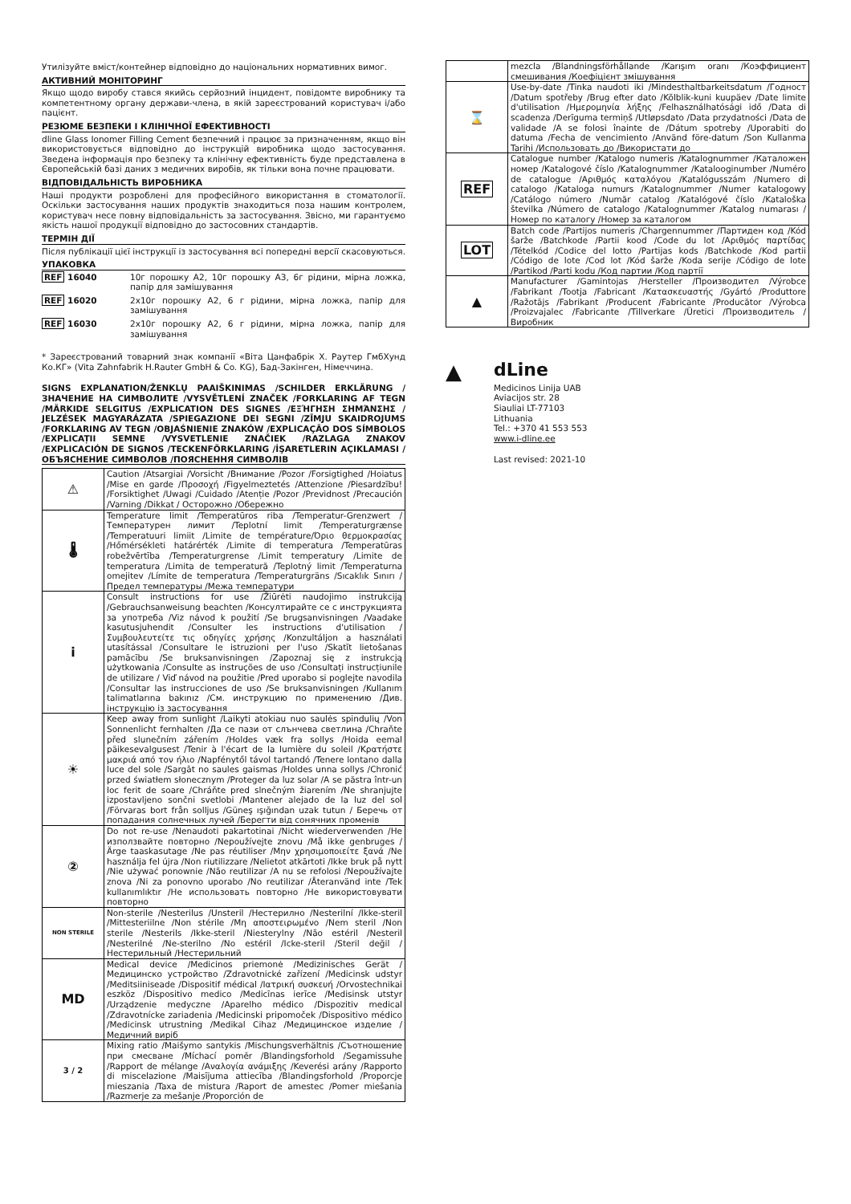Утилізуйте вміст/контейнер відповідно до національних нормативних вимог.
АКТИВНИЙ МОНІТОРИНГ
Якщо щодо виробу стався якийсь серйозний інцидент, повідомте виробнику та компетентному органу держави-члена, в якій зареєстрований користувач і/або пацієнт.
РЕЗЮМЕ БЕЗПЕКИ І КЛІНІЧНОЇ ЕФЕКТИВНОСТІ
dline Glass Ionomer Filling Cement безпечний і працює за призначенням, якщо він використовується відповідно до інструкцій виробника щодо застосування. Зведена інформація про безпеку та клінічну ефективність буде представлена в Європейській базі даних з медичних виробів, як тільки вона почне працювати.
ВІДПОВІДАЛЬНІСТЬ ВИРОБНИКА
Наші продукти розроблені для професійного використання в стоматології. Оскільки застосування наших продуктів знаходиться поза нашим контролем, користувач несе повну відповідальність за застосування. Звісно, ми гарантуємо якість нашої продукції відповідно до застосовних стандартів.
ТЕРМІН ДІЇ
Після публікації цієї інструкції із застосування всі попередні версії скасовуються.
УПАКОВКА
| REF 16040 | 10г порошку A2, 10г порошку A3, 6г рідини, мірна ложка, папір для замішування |
| REF 16020 | 2x10г порошку A2, 6 г рідини, мірна ложка, папір для замішування |
| REF 16030 | 2x10г порошку A2, 6 г рідини, мірна ложка, папір для замішування |
* Зареєстрований товарний знак компанії «Віта Цанфабрік Х. Раутер ГмбХунд Ко.КГ» (Vita Zahnfabrik H.Rauter GmbH & Co. KG), Бад-Закінген, Німеччина.
SIGNS EXPLANATION/ŽENKLŲ PAAIŠKINIMAS /SCHILDER ERKLÄRUNG /ЗНАЧЕНИЕ НА СИМВОЛИТЕ /VYSVĚTLENÍ ZNAČEK /FORKLARING AF TEGN /MÄRKIDE SELGITUS /EXPLICATION DES SIGNES /ΕΞΉΓΗΣΗ ΣΗΜΆΝΣΗΣ / JELZÉSEK MAGYARÁZATA /SPIEGAZIONE DEI SEGNI /ZĪMJU SKAIDROJUMS /FORKLARING AV TEGN /OBJAŚNIENIE ZNAKÓW /EXPLICAÇÃO DOS SÍMBOLOS /EXPLICAȚII SEMNE /VYSVETLENIE ZNAČIEK /RAZLAGA ZNAKOV /EXPLICACIÓN DE SIGNOS /TECKENFÖRKLARING /İŞARETLERIN AÇIKLAMASI /ОБЪЯСНЕНИЕ СИМВОЛОВ /ПОЯСНЕННЯ СИМВОЛІВ
| ⚠ | Caution /Atsargiai /Vorsicht /Внимание /Pozor /Forsigtighed /Hoiatus /Mise en garde /Προσοχή /Figyelmeztetés /Attenzione /Piesardzību! /Forsiktighet /Uwagi /Cuidado /Atenție /Pozor /Previdnost /Precaución /Varning /Dikkat / Осторожно /Обережно |
| 🌡 | Temperature limit /Temperatūros riba /Temperatur-Grenzwert /Температурен лимит /Teplotní limit /Temperaturgrænse /Temperatuuri limiit /Limite de température/Όριο θερμοκρασίας /Hőmérsékleti határérték /Limite di temperatura /Temperatūras robežvērtība /Temperaturgrense /Limit temperatury /Limite de temperatura /Limita de temperatură /Teplotný limit /Temperaturna omejitev /Límite de temperatura /Temperaturgräns /Sıcaklık Sınırı / Предел температуры /Межа температури |
| i | Consult instructions for use /Žiūrėti naudojimo instrukciją /Gebrauchsanweisung beachten /Консултирайте се с инструкцията за употреба /Viz návod k použití /Se brugsanvisningen /Vaadake kasutusjuhendit /Consulter les instructions d'utilisation /Συμβουλευτείτε τις οδηγίες χρήσης /Konzultáljon a használati utasítással /Consultare le istruzioni per l'uso /Skatīt lietošanas pamācību /Se bruksanvisningen /Zapoznaj się z instrukcją użytkowania /Consulte as instruções de uso /Consultați instrucțiunile de utilizare / Viď návod na použitie /Pred uporabo si poglejte navodila /Consultar las instrucciones de uso /Se bruksanvisningen /Kullanım talimatlarına bakınız /См. инструкцию по применению /Див. інструкцію із застосування |
| ☀ | Keep away from sunlight /Laikyti atokiau nuo saulės spindulių /Von Sonnenlicht fernhalten /Да се пази от слънчева светлина /Chraňte před slunečním zářením /Holdes væk fra sollys /Hoida eemal päikesevalgusest /Tenir à l'écart de la lumière du soleil /Κρατήστε μακριά από τον ήλιο /Napfénytől távol tartandó /Tenere lontano dalla luce del sole /Sargāt no saules gaismas /Holdes unna sollys /Chronić przed światłem słonecznym /Proteger da luz solar /A se păstra într-un loc ferit de soare /Chráňte pred slnečným žiarením /Ne shranjujte izpostavljeno sončni svetlobi /Mantener alejado de la luz del sol /Förvaras bort från solljus /Güneş ışığından uzak tutun / Беречь от попадания солнечных лучей /Берегти від сонячних променів |
| ② | Do not re-use /Nenaudoti pakartotinai /Nicht wiederverwenden /Не използвайте повторно /Nepoužívejte znovu /Må ikke genbruges /Ärge taaskasutage /Ne pas réutiliser /Μην χρησιμοποιείτε ξανά /Ne használja fel újra /Non riutilizzare /Nelietot atkārtoti /Ikke bruk på nytt /Nie używać ponownie /Não reutilizar /A nu se refolosi /Nepoužívajte znova /Ni za ponovno uporabo /No reutilizar /Återanvänd inte /Tek kullanımlıktır /Не использовать повторно /Не використовувати повторно |
| NON STERILE | Non-sterile /Nesterilus /Unsteril /Нестерилно /Nesterilní /Ikke-steril /Mittesteriilne /Non stérile /Μη αποστειρωμένο /Nem steril /Non sterile /Nesterils /Ikke-steril /Niesterylny /Não estéril /Nesteril /Nesterilné /Ne-sterilno /No estéril /Icke-steril /Steril değil /Нестерильный /Нестерильний |
| MD | Medical device /Medicinos priemonė /Medizinisches Gerät /Медицинско устройство /Zdravotnické zařízení /Medicinsk udstyr /Meditsiiniseade /Dispositif médical /Ιατρική συσκευή /Orvostechnikai eszköz /Dispositivo medico /Medicīnas ierīce /Medisinsk utstyr /Urządzenie medyczne /Aparelho médico /Dispozitiv medical /Zdravotnícke zariadenia /Medicinski pripomoček /Dispositivo médico /Medicinsk utrustning /Medikal Cihaz /Медицинское изделие /Медичний виріб |
| 3 / 2 | Mixing ratio /Maišymo santykis /Mischungsverhältnis /Съотношение при смесване /Míchací poměr /Blandingsforhold /Segamissuhe /Rapport de mélange /Αναλογία ανάμιξης /Keverési arány /Rapporto di miscelazione /Maisījuma attiecība /Blandingsforhold /Proporcje mieszania /Taxa de mistura /Raport de amestec /Pomer miešania /Razmerje za mešanje /Proporción de |
| | mezcla /Blandningsförhållande /Karışım oranı /Коэффициент смешивания /Коефіцієнт змішування |
| ⌛ | Use-by-date /Tinka naudoti iki /Mindesthaltbarkeitsdatum /Годност /Datum spotřeby /Brug efter dato /Kõlblik-kuni kuupäev /Date limite d'utilisation /Ημερομηνία λήξης /Felhasználhatósági idő /Data di scadenza /Derīguma termiņš /Utløpsdato /Data przydatności /Data de validade /A se folosi înainte de /Dátum spotreby /Uporabiti do datuma /Fecha de vencimiento /Använd före-datum /Son Kullanma Tarihi /Использовать до /Використати до |
| REF | Catalogue number /Katalogo numeris /Katalognummer /Каталожен номер /Katalogové číslo /Katalognummer /Kataloogi­number /Numéro de catalogue /Αριθμός καταλόγου /Katalógusszám /Numero di catalogo /Kataloga numurs /Katalognummer /Numer katalogowy /Catálogo número /Număr catalog /Katalógové číslo /Kataloška številka /Número de catalogo /Katalognummer /Katalog numarası /Номер по каталогу /Номер за каталогом |
| LOT | Batch code /Partijos numeris /Chargennummer /Партиден код /Kód šarže /Batchkode /Partii kood /Code du lot /Αριθμός παρτίδας /Tételkód /Codice del lotto /Partijas kods /Batchkode /Kod partii /Código de lote /Cod lot /Kód šarže /Koda serije /Código de lote /Partikod /Parti kodu /Код партии /Код партії |
| ▲ | Manufacturer /Gamintojas /Hersteller /Производител /Výrobce /Fabrikant /Tootja /Fabricant /Κατασκευαστής /Gyártó /Produttore /Ražotājs /Fabrikant /Producent /Fabricante /Producător /Výrobca /Proizvajalec /Fabricante /Tillverkare /Üretici /Производитель /Виробник |
▲
dLine
Medicinos Linija UAB
Aviacijos str. 28
Siauliai LT-77103
Lithuania
Tel.: +370 41 553 553
www.i-dline.ee
Last revised: 2021-10